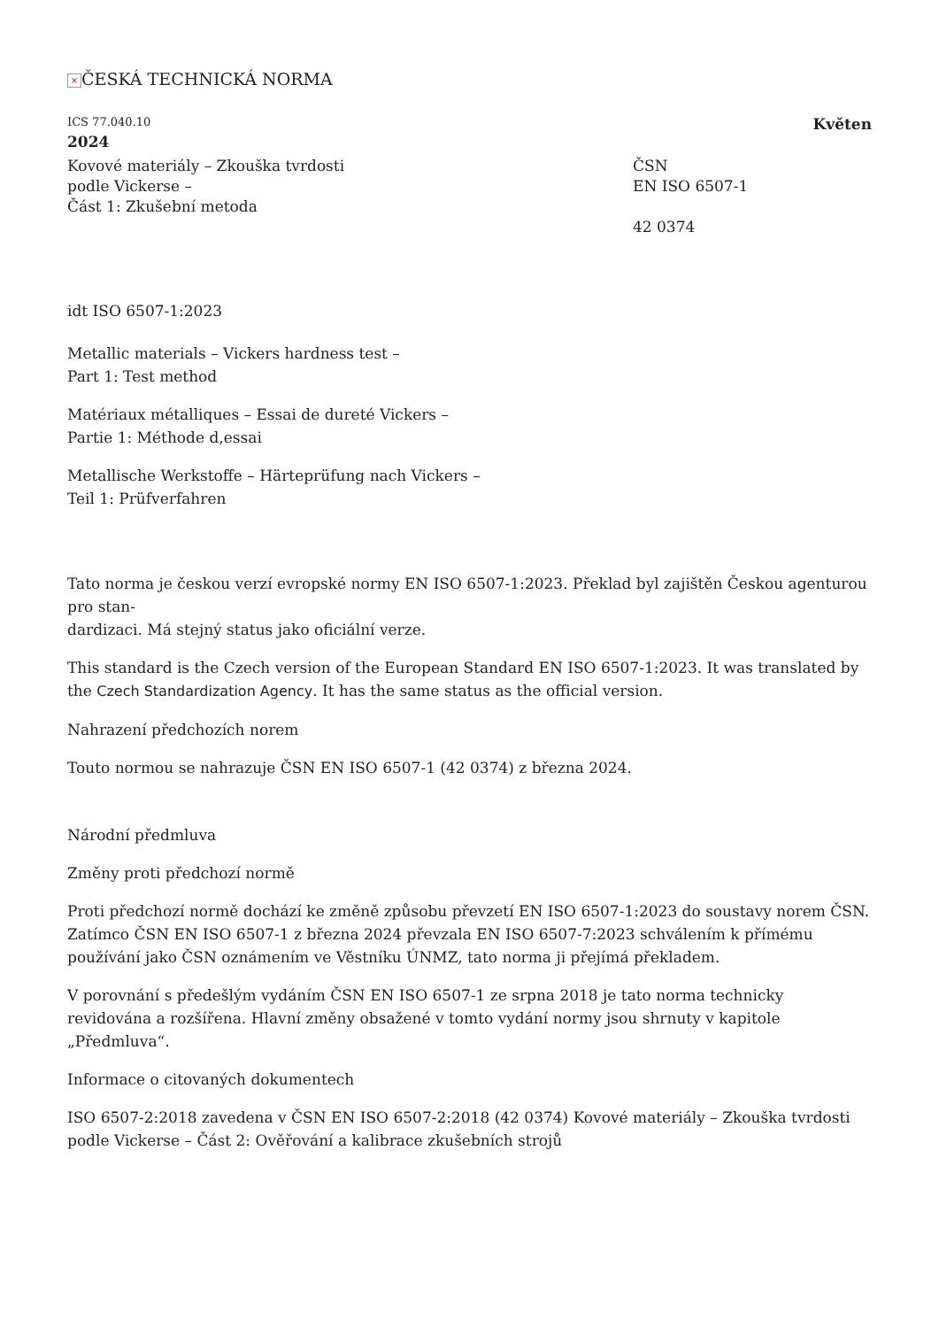× ČESKÁ TECHNICKÁ NORMA
ICS 77.040.10 Květen
2024
Kovové materiály – Zkouška tvrdosti
podle Vickerse –
Část 1: Zkušební metoda
ČSN
EN ISO 6507-1
42 0374
idt ISO 6507-1:2023
Metallic materials – Vickers hardness test –
Part 1: Test method
Matériaux métalliques – Essai de dureté Vickers –
Partie 1: Méthode d‚essai
Metallische Werkstoffe – Härteprüfung nach Vickers –
Teil 1: Prüfverfahren
Tato norma je českou verzí evropské normy EN ISO 6507-1:2023. Překlad byl zajištěn Českou agenturou pro stan-
dardizaci. Má stejný status jako oficiální verze.
This standard is the Czech version of the European Standard EN ISO 6507-1:2023. It was translated by the Czech Standardization Agency. It has the same status as the official version.
Nahrazení předchozích norem
Touto normou se nahrazuje ČSN EN ISO 6507-1 (42 0374) z března 2024.
Národní předmluva
Změny proti předchozí normě
Proti předchozí normě dochází ke změně způsobu převzetí EN ISO 6507-1:2023 do soustavy norem ČSN. Zatímco ČSN EN ISO 6507-1 z března 2024 převzala EN ISO 6507-7:2023 schválením k přímému používání jako ČSN oznámením ve Věstníku ÚNMZ, tato norma ji přejímá překladem.
V porovnání s předešlým vydáním ČSN EN ISO 6507-1 ze srpna 2018 je tato norma technicky revidována a rozšířena. Hlavní změny obsažené v tomto vydání normy jsou shrnuty v kapitole „Předmluva“.
Informace o citovaných dokumentech
ISO 6507-2:2018 zavedena v ČSN EN ISO 6507-2:2018 (42 0374) Kovové materiály – Zkouška tvrdosti podle Vickerse – Část 2: Ověřování a kalibrace zkušebních strojů